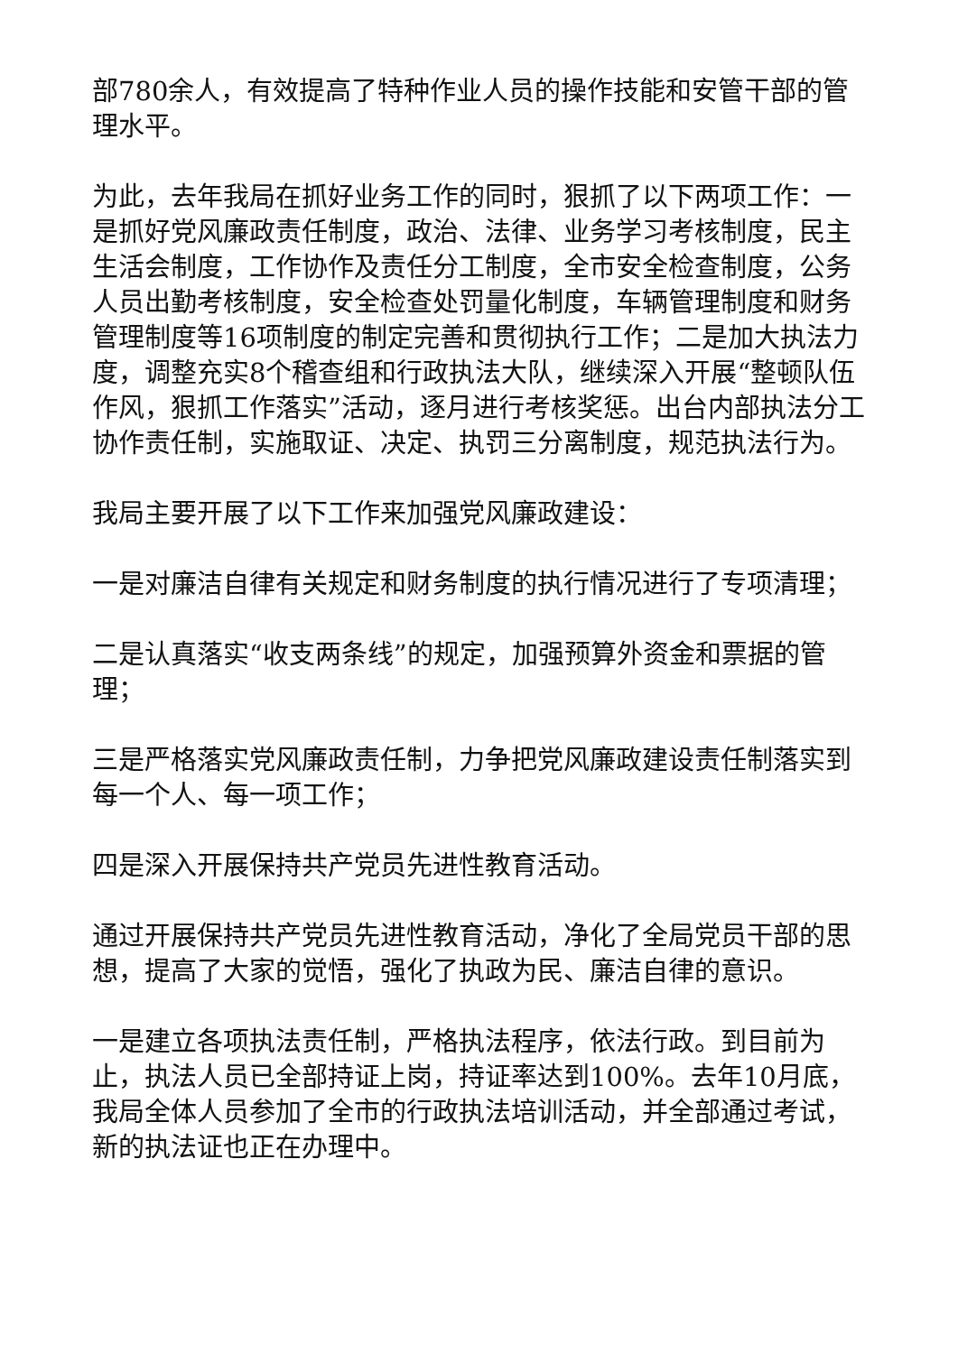部780余人，有效提高了特种作业人员的操作技能和安管干部的管理水平。
为此，去年我局在抓好业务工作的同时，狠抓了以下两项工作：一是抓好党风廉政责任制度，政治、法律、业务学习考核制度，民主生活会制度，工作协作及责任分工制度，全市安全检查制度，公务人员出勤考核制度，安全检查处罚量化制度，车辆管理制度和财务管理制度等16项制度的制定完善和贯彻执行工作；二是加大执法力度，调整充实8个稽查组和行政执法大队，继续深入开展“整顿队伍作风，狠抓工作落实”活动，逐月进行考核奖惩。出台内部执法分工协作责任制，实施取证、决定、执罚三分离制度，规范执法行为。
我局主要开展了以下工作来加强党风廉政建设：
一是对廉洁自律有关规定和财务制度的执行情况进行了专项清理；
二是认真落实“收支两条线”的规定，加强预算外资金和票据的管理；
三是严格落实党风廉政责任制，力争把党风廉政建设责任制落实到每一个人、每一项工作；
四是深入开展保持共产党员先进性教育活动。
通过开展保持共产党员先进性教育活动，净化了全局党员干部的思想，提高了大家的觉悟，强化了执政为民、廉洁自律的意识。
一是建立各项执法责任制，严格执法程序，依法行政。到目前为止，执法人员已全部持证上岗，持证率达到100%。去年10月底，我局全体人员参加了全市的行政执法培训活动，并全部通过考试，新的执法证也正在办理中。